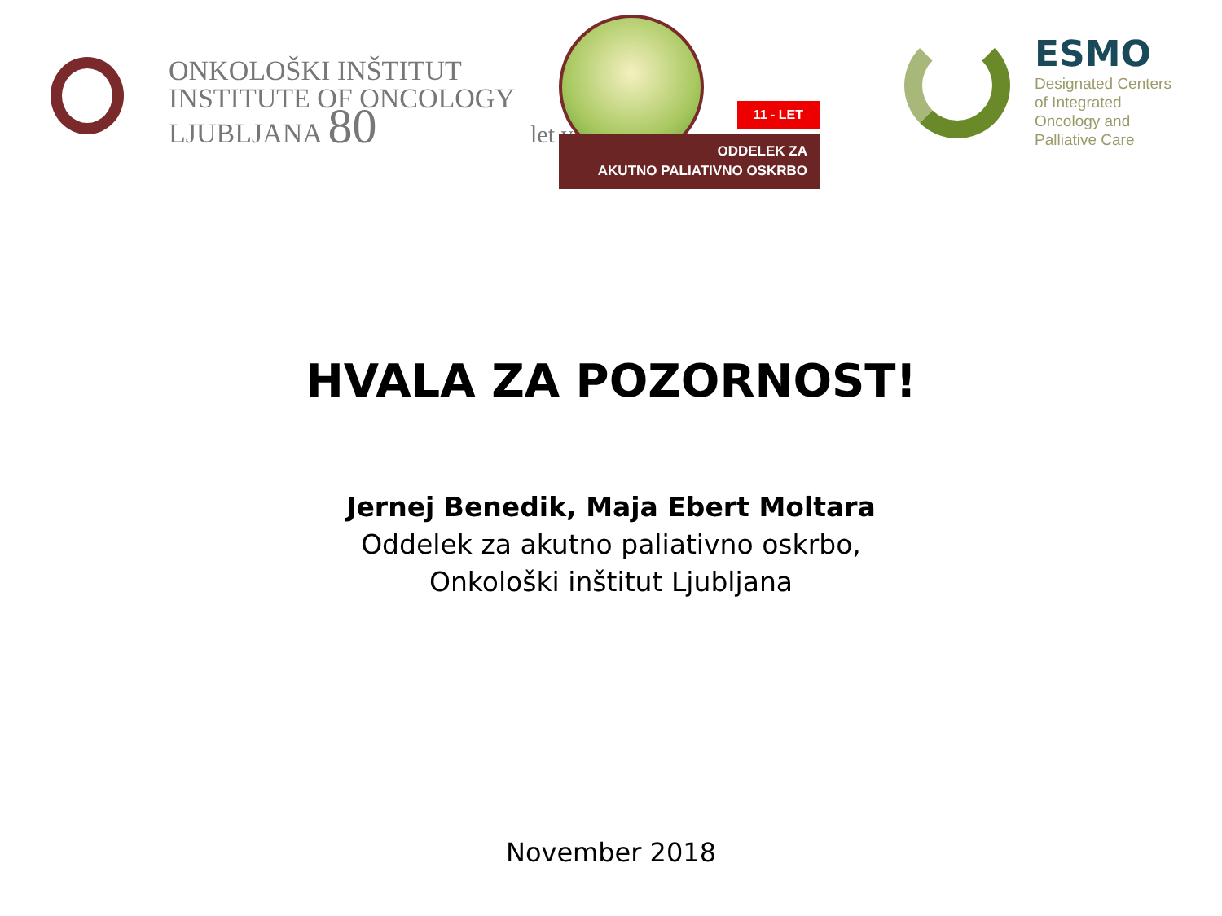ONKOLOŠKI INŠTITUT
INSTITUTE OF ONCOLOGY
LJUBLJANA 80 let years
11 - LET
ODDELEK ZA
AKUTNO PALIATIVNO OSKRBO
ESMO
Designated Centers
of Integrated
Oncology and
Palliative Care
HVALA ZA POZORNOST!
Jernej Benedik, Maja Ebert Moltara
Oddelek za akutno paliativno oskrbo,
Onkološki inštitut Ljubljana
November 2018